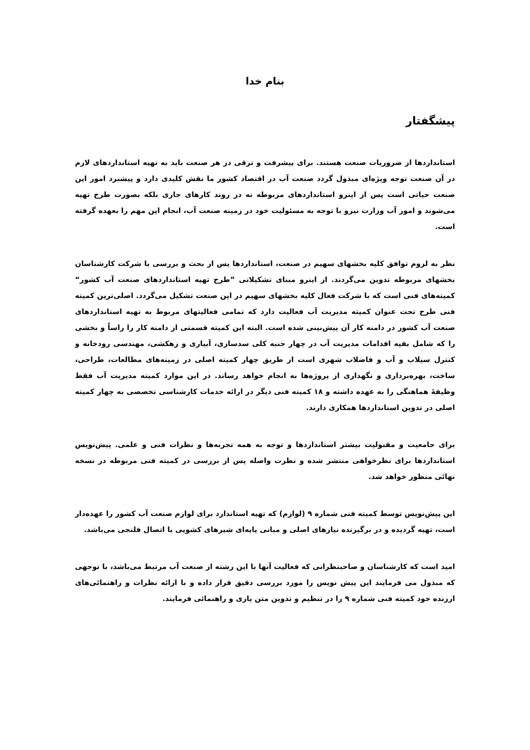بنام خدا
پیشگفتار
استانداردها از ضروریات صنعت هستند. برای پیشرفت و ترقی در هر صنعت باید به تهیه استانداردهای لازم در آن صنعت توجه ویژه‌ای مبذول گردد صنعت آب در اقتصاد کشور ما نقش کلیدی دارد و پیشبرد امور این صنعت حیاتی است پس از اینرو استانداردهای مربوطه نه در روند کارهای جاری بلکه بصورت طرح تهیه می‌شوند و امور آب وزارت نیرو با توجه به مسئولیت خود در زمینه صنعت آب، انجام این مهم را بعهده گرفته است.
نظر به لزوم توافق کلیه بخشهای سهیم در صنعت، استانداردها پس از بحث و بررسی با شرکت کارشناسان بخشهای مربوطه تدوین می‌گردند. از اینرو مبنای تشکیلاتی ”طرح تهیه استانداردهای صنعت آب کشور“ کمیته‌های فنی است که با شرکت فعال کلیه بخشهای سهیم در این صنعت تشکیل می‌گردد. اصلی‌ترین کمیته فنی طرح تحت عنوان کمیته مدیریت آب فعالیت دارد که تمامی فعالیتهای مربوط به تهیه استانداردهای صنعت آب کشور در دامنه کار آن پیش‌بینی شده است. البته این کمیته قسمتی از دامنه کار را راساً و بخشی را که شامل بقیه اقدامات مدیریت آب در چهار جنبه کلی سدسازی، آبیاری و زهکشی، مهندسی رودخانه و کنترل سیلاب و آب و فاضلاب شهری است از طریق چهار کمیته اصلی در زمینه‌های مطالعات، طراحی، ساخت، بهره‌برداری و نگهداری از پروژه‌ها به انجام خواهد رساند. در این موارد کمیته مدیریت آب فقط وظیفهٔ هماهنگی را به عهده داشته و ۱۸ کمیته فنی دیگر در ارائه خدمات کارشناسی تخصصی به چهار کمیته اصلی در تدوین استانداردها همکاری دارند.
برای جامعیت و مقبولیت بیشتر استانداردها و توجه به همه تجربه‌ها و نظرات فنی و علمی. پیش‌نویس استانداردها برای نظرخواهی منتشر شده و نظرت واصله پس از بررسی در کمیته فنی مربوطه در نسخه نهائی منظور خواهد شد.
این پیش‌نویس توسط کمیته فنی شماره ۹ (لوازم) که تهیه استاندارد برای لوازم صنعت آب کشور را عهده‌دار است، تهیه گردیده و در برگیرنده نیازهای اصلی و مبانی پایه‌ای شیرهای کشویی با اتصال فلنجی می‌باشد.
امید است که کارشناسان و صاحبنظرانی که فعالیت آنها با این رشته از صنعت آب مرتبط می‌باشد، با توجهی که مبذول می فرمایند این پیش نویس را مورد بررسی دقیق قرار داده و با ارائه نظرات و راهنمائی‌های ارزنده خود کمیته فنی شماره ۹ را در تنظیم و تدوین متن یاری و راهنمائی فرمایند.